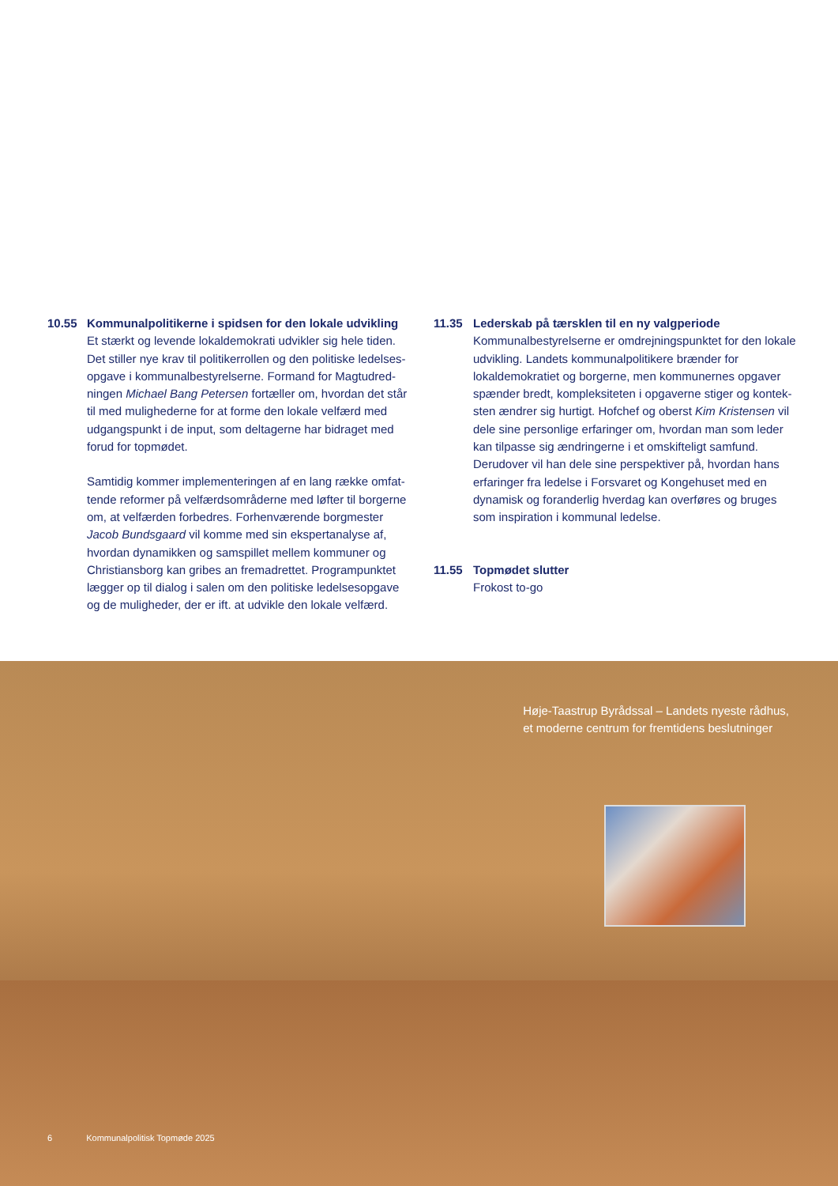10.55 Kommunalpolitikerne i spidsen for den lokale udvikling
Et stærkt og levende lokaldemokrati udvikler sig hele tiden. Det stiller nye krav til politikerrollen og den politiske ledelses­opgave i kommunalbestyrelserne. Formand for Magtudred­ningen Michael Bang Petersen fortæller om, hvordan det står til med mulighederne for at forme den lokale velfærd med udgangspunkt i de input, som deltagerne har bidraget med forud for topmødet.
Samtidig kommer implementeringen af en lang række omfat­tende reformer på velfærdsområderne med løfter til borgerne om, at velfærden forbedres. Forhenværende borgmester Jacob Bundsgaard vil komme med sin ekspertanalyse af, hvor­dan dynamikken og samspillet mellem kommuner og Christi­ansborg kan gribes an fremadrettet. Programpunktet lægger op til dialog i salen om den politiske ledelsesopgave og de muligheder, der er ift. at udvikle den lokale velfærd.
11.35 Lederskab på tærsklen til en ny valgperiode
Kommunalbestyrelserne er omdrejningspunktet for den lokale udvikling. Landets kommunalpolitikere brænder for lokaldemokratiet og borgerne, men kommunernes opgaver spænder bredt, kompleksiteten i opgaverne stiger og kontek­sten ændrer sig hurtigt. Hofchef og oberst Kim Kristensen vil dele sine personlige erfaringer om, hvordan man som leder kan tilpasse sig ændringerne i et omskifteligt samfund. Derud­over vil han dele sine perspektiver på, hvordan hans erfaringer fra ledelse i Forsvaret og Kongehuset med en dynamisk og foranderlig hverdag kan overføres og bruges som inspiration i kommunal ledelse.
11.55 Topmødet slutter
Frokost to-go
Høje-Taastrup Byrådssal – Landets nyeste rådhus,
et moderne centrum for fremtidens beslutninger
6 Kommunalpolitisk Topmøde 2025